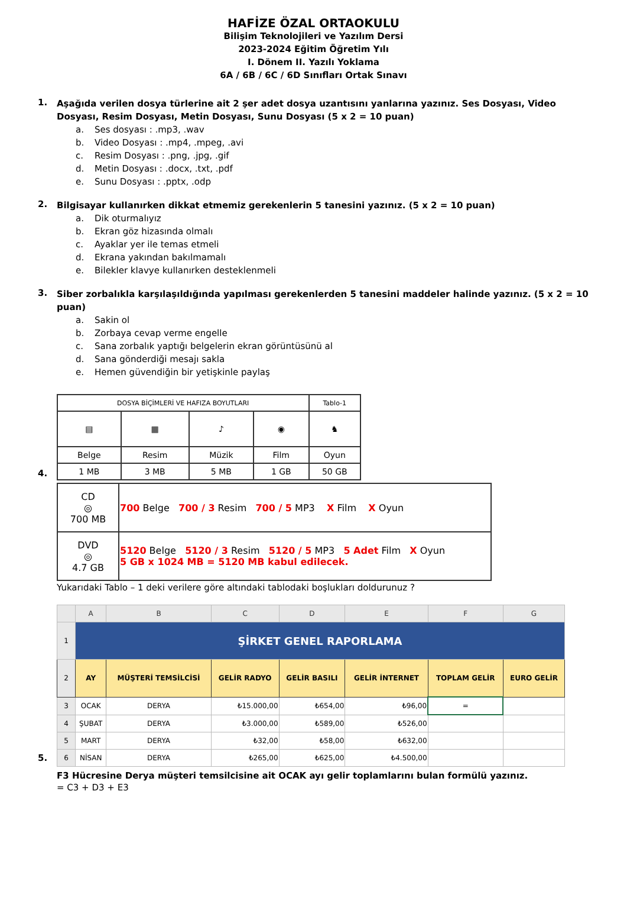HAFİZE ÖZAL ORTAOKULU
Bilişim Teknolojileri ve Yazılım Dersi
2023-2024 Eğitim Öğretim Yılı
I. Dönem II. Yazılı Yoklama
6A / 6B / 6C / 6D Sınıfları Ortak Sınavı
1.
Aşağıda verilen dosya türlerine ait 2 şer adet dosya uzantısını yanlarına yazınız. Ses Dosyası, Video Dosyası, Resim Dosyası, Metin Dosyası, Sunu Dosyası (5 x 2 = 10 puan)
a. Ses dosyası : .mp3, .wav
b. Video Dosyası : .mp4, .mpeg, .avi
c. Resim Dosyası : .png, .jpg, .gif
d. Metin Dosyası : .docx, .txt, .pdf
e. Sunu Dosyası : .pptx, .odp
2.
Bilgisayar kullanırken dikkat etmemiz gerekenlerin 5 tanesini yazınız. (5 x 2 = 10 puan)
a. Dik oturmalıyız
b. Ekran göz hizasında olmalı
c. Ayaklar yer ile temas etmeli
d. Ekrana yakından bakılmamalı
e. Bilekler klavye kullanırken desteklenmeli
3.
Siber zorbalıkla karşılaşıldığında yapılması gerekenlerden 5 tanesini maddeler halinde yazınız. (5 x 2 = 10 puan)
a. Sakin ol
b. Zorbaya cevap verme engelle
c. Sana zorbalık yaptığı belgelerin ekran görüntüsünü al
d. Sana gönderdiği mesajı sakla
e. Hemen güvendiğin bir yetişkinle paylaş
4.
| DOSYA BİÇİMLERİ VE HAFIZA BOYUTLARI | | | | Tablo-1 |
| ▤ | ▦ | ♪ | ◉ | ♞ |
| Belge | Resim | Müzik | Film | Oyun |
| 1 MB | 3 MB | 5 MB | 1 GB | 50 GB |
| CD ◎ 700 MB | 700 Belge 700 / 3 Resim 700 / 5 MP3 X Film X Oyun |
| DVD ◎ 4.7 GB | 5120 Belge 5120 / 3 Resim 5120 / 5 MP3 5 Adet Film X Oyun 5 GB x 1024 MB = 5120 MB kabul edilecek. |
Yukarıdaki Tablo – 1 deki verilere göre altındaki tablodaki boşlukları doldurunuz ?
5.
| | A | B | C | D | E | F | G |
| --- | --- | --- | --- | --- | --- | --- | --- |
| 1 | ŞİRKET GENEL RAPORLAMA | | | | | | |
| 2 | AY | MÜŞTERİ TEMSİLCİSİ | GELİR RADYO | GELİR BASILI | GELİR İNTERNET | TOPLAM GELİR | EURO GELİR |
| 3 | OCAK | DERYA | ₺15.000,00 | ₺654,00 | ₺96,00 | = | |
| 4 | ŞUBAT | DERYA | ₺3.000,00 | ₺589,00 | ₺526,00 | | |
| 5 | MART | DERYA | ₺32,00 | ₺58,00 | ₺632,00 | | |
| 6 | NİSAN | DERYA | ₺265,00 | ₺625,00 | ₺4.500,00 | | |
F3 Hücresine Derya müşteri temsilcisine ait OCAK ayı gelir toplamlarını bulan formülü yazınız.
= C3 + D3 + E3